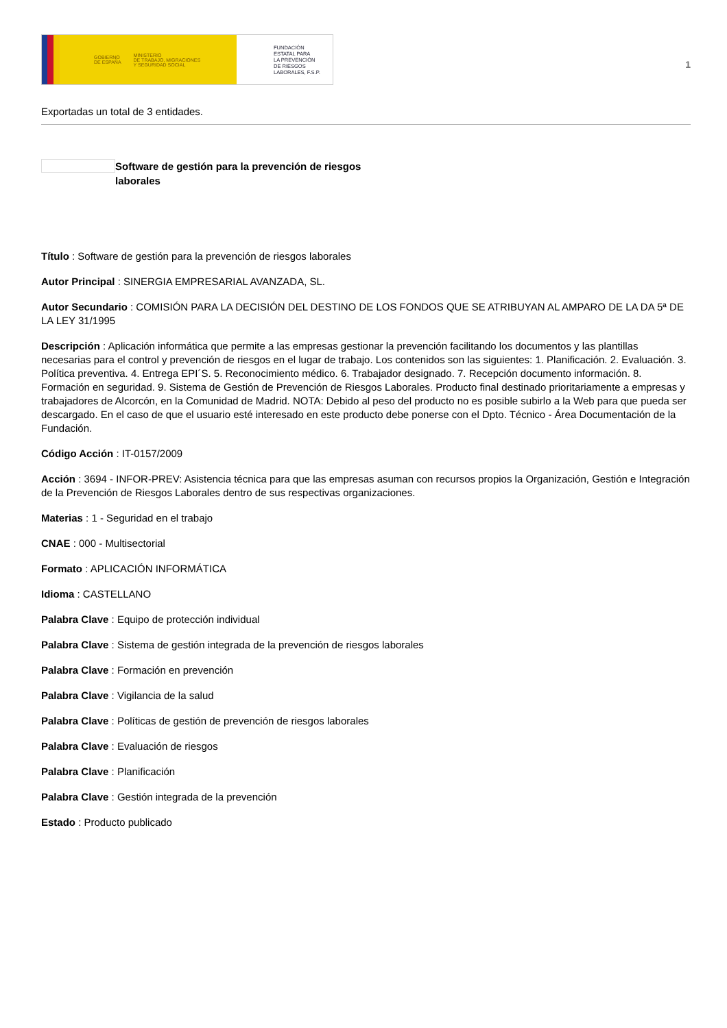GOBIERNO
DE ESPAÑA MINISTERIO
DE TRABAJO, MIGRACIONES
Y SEGURIDAD SOCIAL
FUNDACIÓN
ESTATAL PARA
LA PREVENCIÓN
DE RIESGOS
LABORALES, F.S.P.
1
Exportadas un total de 3 entidades.
Software de gestión para la prevención de riesgos laborales
Título : Software de gestión para la prevención de riesgos laborales
Autor Principal : SINERGIA EMPRESARIAL AVANZADA, SL.
Autor Secundario : COMISIÓN PARA LA DECISIÓN DEL DESTINO DE LOS FONDOS QUE SE ATRIBUYAN AL AMPARO DE LA DA 5ª DE LA LEY 31/1995
Descripción : Aplicación informática que permite a las empresas gestionar la prevención facilitando los documentos y las plantillas necesarias para el control y prevención de riesgos en el lugar de trabajo. Los contenidos son las siguientes: 1. Planificación. 2. Evaluación. 3. Política preventiva. 4. Entrega EPI´S. 5. Reconocimiento médico. 6. Trabajador designado. 7. Recepción documento información. 8. Formación en seguridad. 9. Sistema de Gestión de Prevención de Riesgos Laborales. Producto final destinado prioritariamente a empresas y trabajadores de Alcorcón, en la Comunidad de Madrid. NOTA: Debido al peso del producto no es posible subirlo a la Web para que pueda ser descargado. En el caso de que el usuario esté interesado en este producto debe ponerse con el Dpto. Técnico - Área Documentación de la Fundación.
Código Acción : IT-0157/2009
Acción : 3694 - INFOR-PREV: Asistencia técnica para que las empresas asuman con recursos propios la Organización, Gestión e Integración de la Prevención de Riesgos Laborales dentro de sus respectivas organizaciones.
Materias : 1 - Seguridad en el trabajo
CNAE : 000 - Multisectorial
Formato : APLICACIÓN INFORMÁTICA
Idioma : CASTELLANO
Palabra Clave : Equipo de protección individual
Palabra Clave : Sistema de gestión integrada de la prevención de riesgos laborales
Palabra Clave : Formación en prevención
Palabra Clave : Vigilancia de la salud
Palabra Clave : Políticas de gestión de prevención de riesgos laborales
Palabra Clave : Evaluación de riesgos
Palabra Clave : Planificación
Palabra Clave : Gestión integrada de la prevención
Estado : Producto publicado